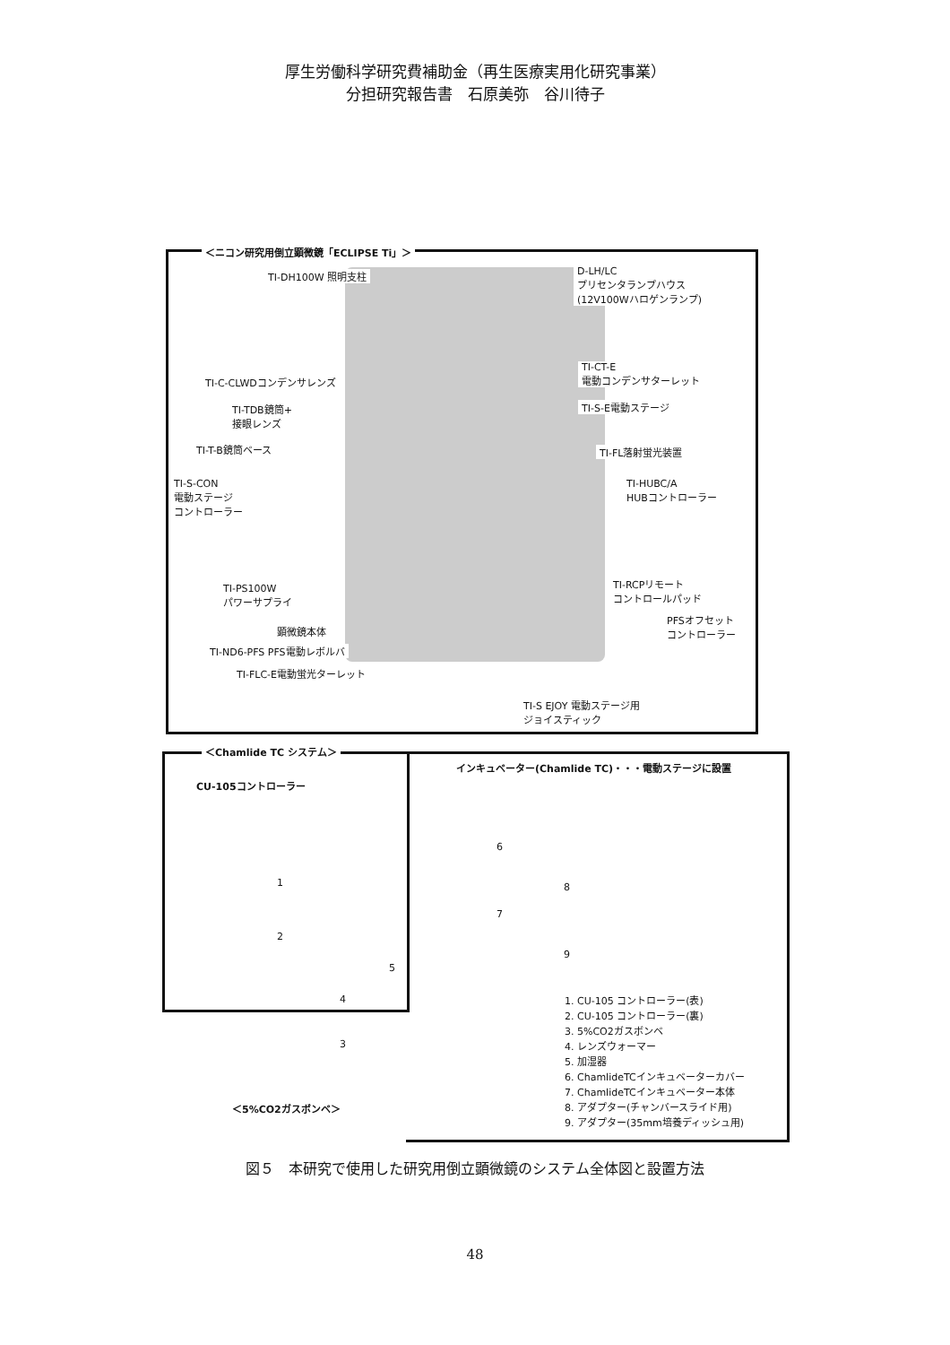厚生労働科学研究費補助金（再生医療実用化研究事業）
分担研究報告書　石原美弥　谷川待子
＜ニコン研究用倒立顕微鏡「ECLIPSE Ti」＞
TI-DH100W 照明支柱 D-LH/LC
プリセンタランプハウス
(12V100Wハロゲンランプ)
TI-C-CLWDコンデンサレンズ
TI-CT-E
電動コンデンサターレット
TI-S-E電動ステージ TI-TDB鏡筒+
接眼レンズ
TI-T-B鏡筒ベース TI-FL落射蛍光装置
TI-S-CON
電動ステージ
コントローラー
TI-HUBC/A
HUBコントローラー
TI-PS100W
パワーサプライ
TI-RCPリモート
コントロールパッド
PFSオフセット
コントローラー 顕微鏡本体
TI-ND6-PFS PFS電動レボルバ
TI-FLC-E電動蛍光ターレット
TI-S EJOY 電動ステージ用
ジョイスティック
＜Chamlide TC システム＞
インキュベーター(Chamlide TC)・・・電動ステージに設置
CU-105コントローラー
1
2
3
4
5
6
7
8
9
＜5%CO2ガスボンベ＞
1. CU-105 コントローラー(表)
2. CU-105 コントローラー(裏)
3. 5%CO2ガスボンベ
4. レンズウォーマー
5. 加湿器
6. ChamlideTCインキュベーターカバー
7. ChamlideTCインキュベーター本体
8. アダプター(チャンバースライド用)
9. アダプター(35mm培養ディッシュ用)
図５　本研究で使用した研究用倒立顕微鏡のシステム全体図と設置方法
48